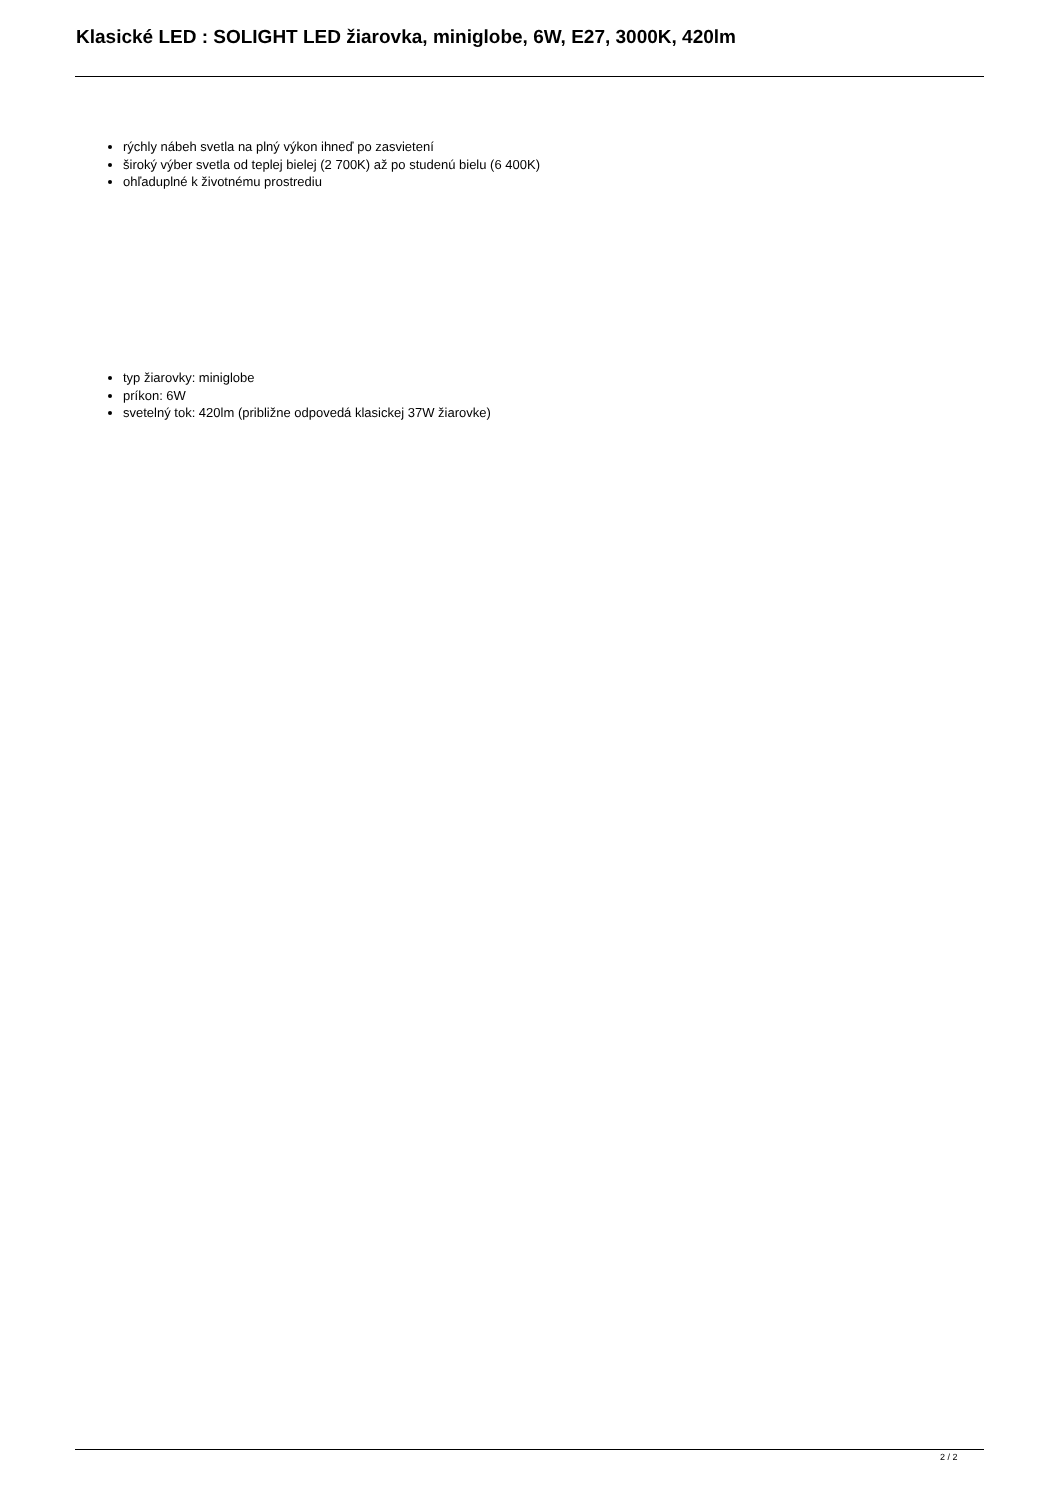Klasické LED : SOLIGHT LED žiarovka, miniglobe, 6W, E27, 3000K, 420lm
rýchly nábeh svetla na plný výkon ihneď po zasvietení
široký výber svetla od teplej bielej (2 700K) až po studenú bielu (6 400K)
ohľaduplné k životnému prostrediu
typ žiarovky: miniglobe
príkon: 6W
svetelný tok: 420lm (približne odpovedá klasickej 37W žiarovke)
2 / 2